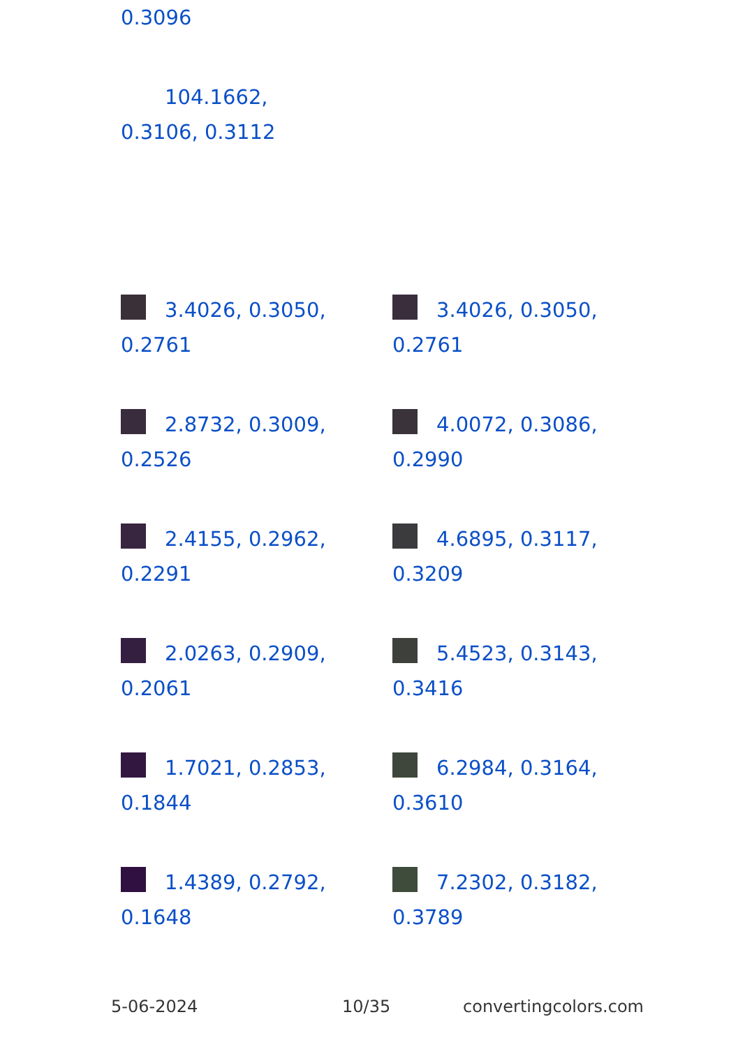0.3096
104.1662, 0.3106, 0.3112
3.4026, 0.3050, 0.2761
3.4026, 0.3050, 0.2761
2.8732, 0.3009, 0.2526
4.0072, 0.3086, 0.2990
2.4155, 0.2962, 0.2291
4.6895, 0.3117, 0.3209
2.0263, 0.2909, 0.2061
5.4523, 0.3143, 0.3416
1.7021, 0.2853, 0.1844
6.2984, 0.3164, 0.3610
1.4389, 0.2792, 0.1648
7.2302, 0.3182, 0.3789
5-06-2024 10/35 convertingcolors.com